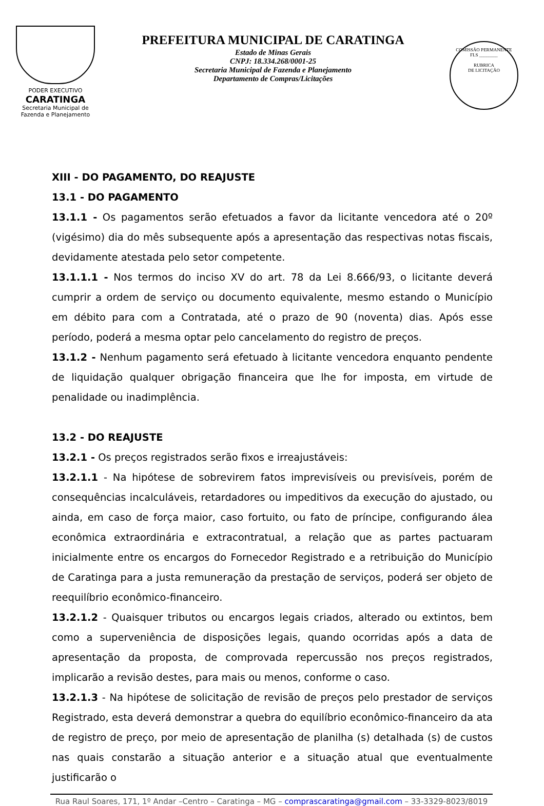PODER EXECUTIVO
CARATINGA
Secretaria Municipal de
Fazenda e Planejamento
PREFEITURA MUNICIPAL DE CARATINGA
Estado de Minas Gerais
CNPJ: 18.334.268/0001-25
Secretaria Municipal de Fazenda e Planejamento
Departamento de Compras/Licitações
COMISSÃO PERMANENTE
FLS ________
RUBRICA
DE LICITAÇÃO
XIII - DO PAGAMENTO, DO REAJUSTE
13.1 - DO PAGAMENTO
13.1.1 - Os pagamentos serão efetuados a favor da licitante vencedora até o 20º (vigésimo) dia do mês subsequente após a apresentação das respectivas notas fiscais, devidamente atestada pelo setor competente.
13.1.1.1 - Nos termos do inciso XV do art. 78 da Lei 8.666/93, o licitante deverá cumprir a ordem de serviço ou documento equivalente, mesmo estando o Município em débito para com a Contratada, até o prazo de 90 (noventa) dias. Após esse período, poderá a mesma optar pelo cancelamento do registro de preços.
13.1.2 - Nenhum pagamento será efetuado à licitante vencedora enquanto pendente de liquidação qualquer obrigação financeira que lhe for imposta, em virtude de penalidade ou inadimplência.
13.2 - DO REAJUSTE
13.2.1 - Os preços registrados serão fixos e irreajustáveis:
13.2.1.1 - Na hipótese de sobrevirem fatos imprevisíveis ou previsíveis, porém de consequências incalculáveis, retardadores ou impeditivos da execução do ajustado, ou ainda, em caso de força maior, caso fortuito, ou fato de príncipe, configurando álea econômica extraordinária e extracontratual, a relação que as partes pactuaram inicialmente entre os encargos do Fornecedor Registrado e a retribuição do Município de Caratinga para a justa remuneração da prestação de serviços, poderá ser objeto de reequilíbrio econômico-financeiro.
13.2.1.2 - Quaisquer tributos ou encargos legais criados, alterado ou extintos, bem como a superveniência de disposições legais, quando ocorridas após a data de apresentação da proposta, de comprovada repercussão nos preços registrados, implicarão a revisão destes, para mais ou menos, conforme o caso.
13.2.1.3 - Na hipótese de solicitação de revisão de preços pelo prestador de serviços Registrado, esta deverá demonstrar a quebra do equilíbrio econômico-financeiro da ata de registro de preço, por meio de apresentação de planilha (s) detalhada (s) de custos nas quais constarão a situação anterior e a situação atual que eventualmente justificarão o
Rua Raul Soares, 171, 1º Andar –Centro – Caratinga – MG – comprascaratinga@gmail.com – 33-3329-8023/8019